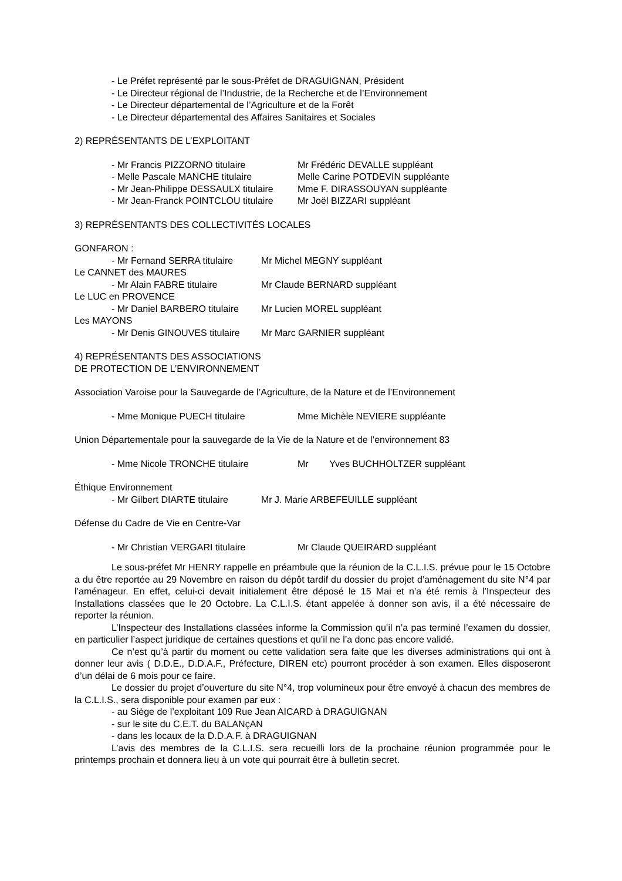- Le Préfet représenté par le sous-Préfet de DRAGUIGNAN, Président
- Le Directeur régional de l’Industrie, de la Recherche et de l’Environnement
- Le Directeur départemental de l’Agriculture et de la Forêt
- Le Directeur départemental des Affaires Sanitaires et Sociales
2) REPRÉSENTANTS DE L’EXPLOITANT
- Mr Francis PIZZORNO titulaire Mr Frédéric DEVALLE suppléant
- Melle Pascale MANCHE titulaire Melle Carine POTDEVIN suppléante
- Mr Jean-Philippe DESSAULX titulaire Mme F. DIRASSOUYAN suppléante
- Mr Jean-Franck POINTCLOU titulaire Mr Joël BIZZARI suppléant
3) REPRÉSENTANTS DES COLLECTIVITÉS LOCALES
GONFARON :
- Mr Fernand SERRA titulaire Mr Michel MEGNY suppléant
Le CANNET des MAURES
- Mr Alain FABRE titulaire Mr Claude BERNARD suppléant
Le LUC en PROVENCE
- Mr Daniel BARBERO titulaire Mr Lucien MOREL suppléant
Les MAYONS
- Mr Denis GINOUVES titulaire Mr Marc GARNIER suppléant
4) REPRÉSENTANTS DES ASSOCIATIONS
DE PROTECTION DE L’ENVIRONNEMENT
Association Varoise pour la Sauvegarde de l’Agriculture, de la Nature et de l’Environnement
- Mme Monique PUECH titulaire Mme Michèle NEVIERE suppléante
Union Départementale pour la sauvegarde de la Vie de la Nature et de l’environnement 83
- Mme Nicole TRONCHE titulaire Mr Yves BUCHHOLTZER suppléant
Éthique Environnement
- Mr Gilbert DIARTE titulaire Mr J. Marie ARBEFEUILLE suppléant
Défense du Cadre de Vie en Centre-Var
- Mr Christian VERGARI titulaire Mr Claude QUEIRARD suppléant
Le sous-préfet Mr HENRY rappelle en préambule que la réunion de la C.L.I.S. prévue pour le 15 Octobre a du être reportée au 29 Novembre en raison du dépôt tardif du dossier du projet d’aménagement du site N°4 par l’aménageur. En effet, celui-ci devait initialement être déposé le 15 Mai et n’a été remis à l’Inspecteur des Installations classées que le 20 Octobre. La C.L.I.S. étant appelée à donner son avis, il a été nécessaire de reporter la réunion.
L’Inspecteur des Installations classées informe la Commission qu’il n’a pas terminé l’examen du dossier, en particulier l’aspect juridique de certaines questions et qu’il ne l’a donc pas encore validé.
Ce n’est qu’à partir du moment ou cette validation sera faite que les diverses administrations qui ont à donner leur avis ( D.D.E., D.D.A.F., Préfecture, DIREN etc) pourront procéder à son examen. Elles disposeront d’un délai de 6 mois pour ce faire.
Le dossier du projet d’ouverture du site N°4, trop volumineux pour être envoyé à chacun des membres de la C.L.I.S., sera disponible pour examen par eux :
- au Siège de l’exploitant 109 Rue Jean AICARD à DRAGUIGNAN
- sur le site du C.E.T. du BALANçAN
- dans les locaux de la D.D.A.F. à DRAGUIGNAN
L’avis des membres de la C.L.I.S. sera recueilli lors de la prochaine réunion programmée pour le printemps prochain et donnera lieu à un vote qui pourrait être à bulletin secret.